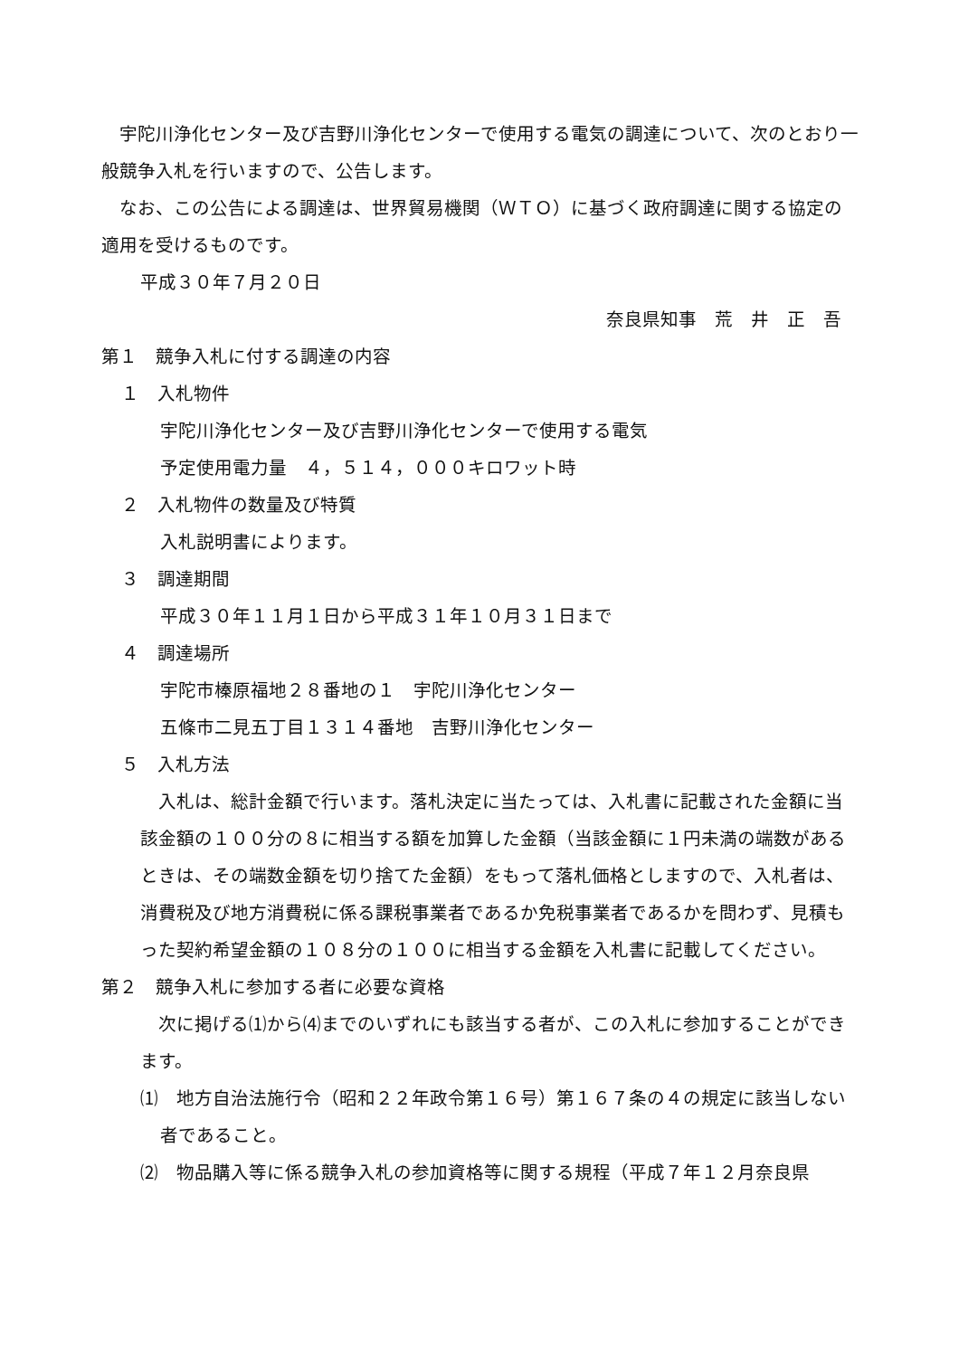宇陀川浄化センター及び吉野川浄化センターで使用する電気の調達について、次のとおり一般競争入札を行いますので、公告します。
なお、この公告による調達は、世界貿易機関（ＷＴＯ）に基づく政府調達に関する協定の適用を受けるものです。
平成３０年７月２０日
奈良県知事　荒　井　正　吾
第１　競争入札に付する調達の内容
１　入札物件
宇陀川浄化センター及び吉野川浄化センターで使用する電気
予定使用電力量　４，５１４，０００キロワット時
２　入札物件の数量及び特質
入札説明書によります。
３　調達期間
平成３０年１１月１日から平成３１年１０月３１日まで
４　調達場所
宇陀市榛原福地２８番地の１　宇陀川浄化センター
五條市二見五丁目１３１４番地　吉野川浄化センター
５　入札方法
入札は、総計金額で行います。落札決定に当たっては、入札書に記載された金額に当該金額の１００分の８に相当する額を加算した金額（当該金額に１円未満の端数があるときは、その端数金額を切り捨てた金額）をもって落札価格としますので、入札者は、消費税及び地方消費税に係る課税事業者であるか免税事業者であるかを問わず、見積もった契約希望金額の１０８分の１００に相当する金額を入札書に記載してください。
第２　競争入札に参加する者に必要な資格
次に掲げる⑴から⑷までのいずれにも該当する者が、この入札に参加することができます。
⑴　地方自治法施行令（昭和２２年政令第１６号）第１６７条の４の規定に該当しない者であること。
⑵　物品購入等に係る競争入札の参加資格等に関する規程（平成７年１２月奈良県